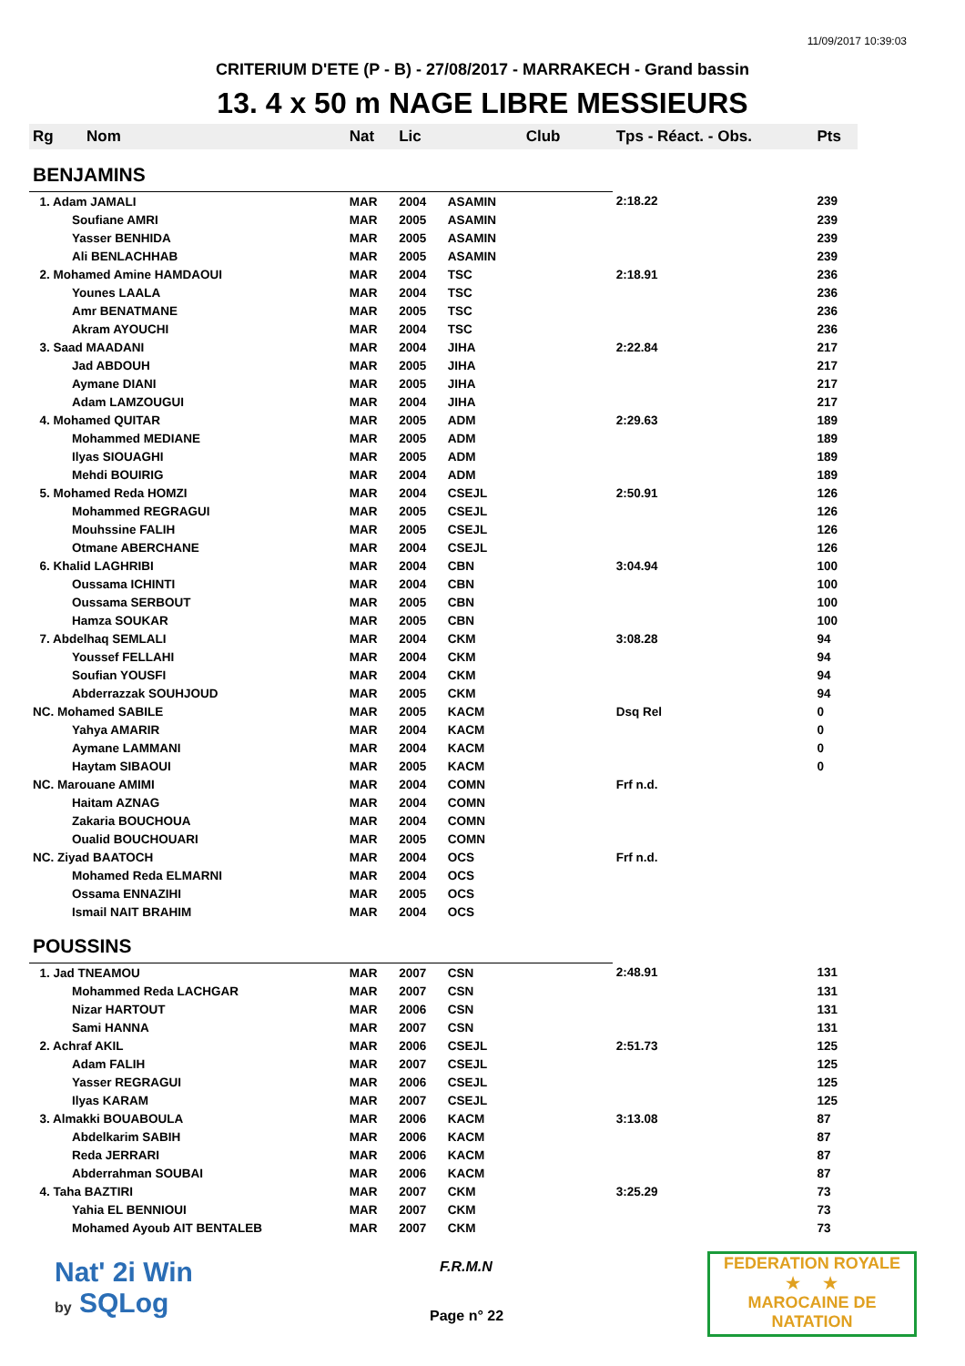11/09/2017 10:39:03
CRITERIUM D'ETE (P - B) - 27/08/2017 - MARRAKECH - Grand bassin
13. 4 x 50 m NAGE LIBRE MESSIEURS
| Rg | Nom | Nat | Lic | Club | Tps - Réact. - Obs. | Pts |
| --- | --- | --- | --- | --- | --- | --- |
| BENJAMINS | | | | | | |
| 1. Adam JAMALI | | MAR | 2004 | ASAMIN | 2:18.22 | 239 |
| | Soufiane AMRI | MAR | 2005 | ASAMIN | | 239 |
| | Yasser BENHIDA | MAR | 2005 | ASAMIN | | 239 |
| | Ali BENLACHHAB | MAR | 2005 | ASAMIN | | 239 |
| 2. Mohamed Amine HAMDAOUI | | MAR | 2004 | TSC | 2:18.91 | 236 |
| | Younes LAALA | MAR | 2004 | TSC | | 236 |
| | Amr BENATMANE | MAR | 2005 | TSC | | 236 |
| | Akram AYOUCHI | MAR | 2004 | TSC | | 236 |
| 3. Saad MAADANI | | MAR | 2004 | JIHA | 2:22.84 | 217 |
| | Jad ABDOUH | MAR | 2005 | JIHA | | 217 |
| | Aymane DIANI | MAR | 2005 | JIHA | | 217 |
| | Adam LAMZOUGUI | MAR | 2004 | JIHA | | 217 |
| 4. Mohamed QUITAR | | MAR | 2005 | ADM | 2:29.63 | 189 |
| | Mohammed MEDIANE | MAR | 2005 | ADM | | 189 |
| | Ilyas SIOUAGHI | MAR | 2005 | ADM | | 189 |
| | Mehdi BOUIRIG | MAR | 2004 | ADM | | 189 |
| 5. Mohamed Reda HOMZI | | MAR | 2004 | CSEJL | 2:50.91 | 126 |
| | Mohammed REGRAGUI | MAR | 2005 | CSEJL | | 126 |
| | Mouhssine FALIH | MAR | 2005 | CSEJL | | 126 |
| | Otmane ABERCHANE | MAR | 2004 | CSEJL | | 126 |
| 6. Khalid LAGHRIBI | | MAR | 2004 | CBN | 3:04.94 | 100 |
| | Oussama ICHINTI | MAR | 2004 | CBN | | 100 |
| | Oussama SERBOUT | MAR | 2005 | CBN | | 100 |
| | Hamza SOUKAR | MAR | 2005 | CBN | | 100 |
| 7. Abdelhaq SEMLALI | | MAR | 2004 | CKM | 3:08.28 | 94 |
| | Youssef FELLAHI | MAR | 2004 | CKM | | 94 |
| | Soufian YOUSFI | MAR | 2004 | CKM | | 94 |
| | Abderrazzak SOUHJOUD | MAR | 2005 | CKM | | 94 |
| NC. Mohamed SABILE | | MAR | 2005 | KACM | Dsq Rel | 0 |
| | Yahya AMARIR | MAR | 2004 | KACM | | 0 |
| | Aymane LAMMANI | MAR | 2004 | KACM | | 0 |
| | Haytam SIBAOUI | MAR | 2005 | KACM | | 0 |
| NC. Marouane AMIMI | | MAR | 2004 | COMN | Frf n.d. | |
| | Haitam AZNAG | MAR | 2004 | COMN | | |
| | Zakaria BOUCHOUA | MAR | 2004 | COMN | | |
| | Oualid BOUCHOUARI | MAR | 2005 | COMN | | |
| NC. Ziyad BAATOCH | | MAR | 2004 | OCS | Frf n.d. | |
| | Mohamed Reda ELMARNI | MAR | 2004 | OCS | | |
| | Ossama ENNAZIHI | MAR | 2005 | OCS | | |
| | Ismail NAIT BRAHIM | MAR | 2004 | OCS | | |
| POUSSINS | | | | | | |
| 1. Jad TNEAMOU | | MAR | 2007 | CSN | 2:48.91 | 131 |
| | Mohammed Reda LACHGAR | MAR | 2007 | CSN | | 131 |
| | Nizar HARTOUT | MAR | 2006 | CSN | | 131 |
| | Sami HANNA | MAR | 2007 | CSN | | 131 |
| 2. Achraf AKIL | | MAR | 2006 | CSEJL | 2:51.73 | 125 |
| | Adam FALIH | MAR | 2007 | CSEJL | | 125 |
| | Yasser REGRAGUI | MAR | 2006 | CSEJL | | 125 |
| | Ilyas KARAM | MAR | 2007 | CSEJL | | 125 |
| 3. Almakki BOUABOULA | | MAR | 2006 | KACM | 3:13.08 | 87 |
| | Abdelkarim SABIH | MAR | 2006 | KACM | | 87 |
| | Reda JERRARI | MAR | 2006 | KACM | | 87 |
| | Abderrahman SOUBAI | MAR | 2006 | KACM | | 87 |
| 4. Taha BAZTIRI | | MAR | 2007 | CKM | 3:25.29 | 73 |
| | Yahia EL BENNIOUI | MAR | 2007 | CKM | | 73 |
| | Mohamed Ayoub AIT BENTALEB | MAR | 2007 | CKM | | 73 |
Nat' 2i Win
by SQLog
F.R.M.N
Page n° 22
FEDERATION ROYALE
★ ★
MAROCAINE DE NATATION